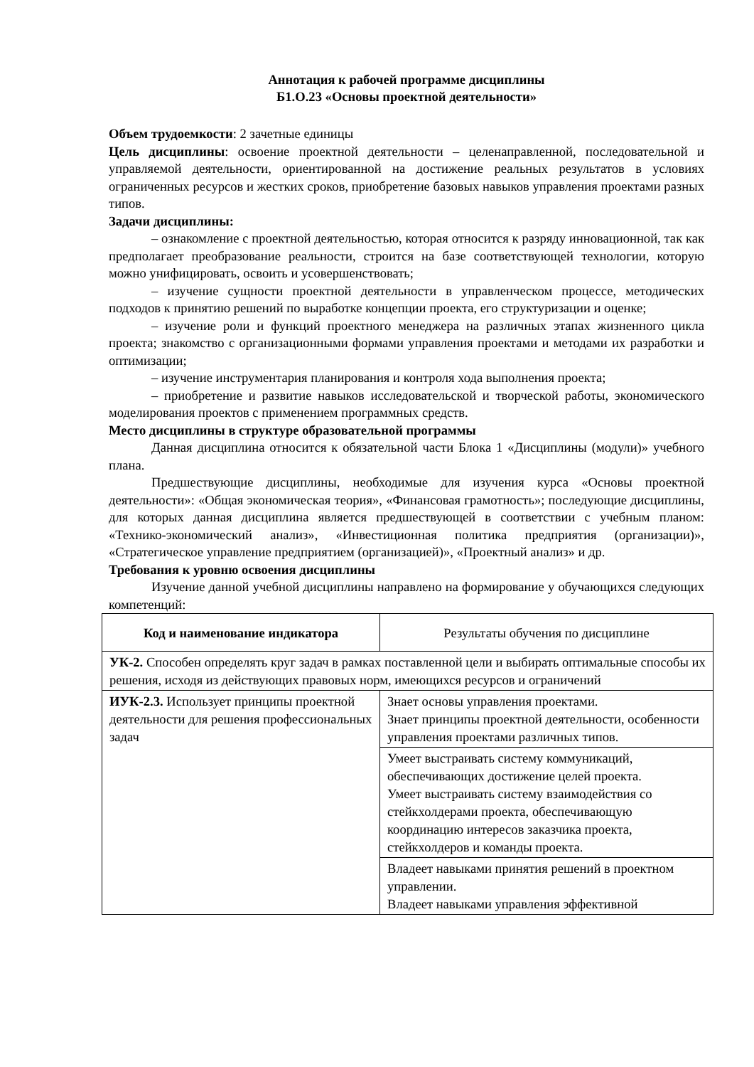Аннотация к рабочей программе дисциплины
Б1.О.23 «Основы проектной деятельности»
Объем трудоемкости: 2 зачетные единицы
Цель дисциплины: освоение проектной деятельности – целенаправленной, последовательной и управляемой деятельности, ориентированной на достижение реальных результатов в условиях ограниченных ресурсов и жестких сроков, приобретение базовых навыков управления проектами разных типов.
Задачи дисциплины:
– ознакомление с проектной деятельностью, которая относится к разряду инновационной, так как предполагает преобразование реальности, строится на базе соответствующей технологии, которую можно унифицировать, освоить и усовершенствовать;
– изучение сущности проектной деятельности в управленческом процессе, методических подходов к принятию решений по выработке концепции проекта, его структуризации и оценке;
– изучение роли и функций проектного менеджера на различных этапах жизненного цикла проекта; знакомство с организационными формами управления проектами и методами их разработки и оптимизации;
– изучение инструментария планирования и контроля хода выполнения проекта;
– приобретение и развитие навыков исследовательской и творческой работы, экономического моделирования проектов с применением программных средств.
Место дисциплины в структуре образовательной программы
Данная дисциплина относится к обязательной части Блока 1 «Дисциплины (модули)» учебного плана.
Предшествующие дисциплины, необходимые для изучения курса «Основы проектной деятельности»: «Общая экономическая теория», «Финансовая грамотность»; последующие дисциплины, для которых данная дисциплина является предшествующей в соответствии с учебным планом: «Технико-экономический анализ», «Инвестиционная политика предприятия (организации)», «Стратегическое управление предприятием (организацией)», «Проектный анализ» и др.
Требования к уровню освоения дисциплины
Изучение данной учебной дисциплины направлено на формирование у обучающихся следующих компетенций:
| Код и наименование индикатора | Результаты обучения по дисциплине |
| --- | --- |
| УК-2. Способен определять круг задач в рамках поставленной цели и выбирать оптимальные способы их решения, исходя из действующих правовых норм, имеющихся ресурсов и ограничений | |
| ИУК-2.3. Использует принципы проектной деятельности для решения профессиональных задач | Знает основы управления проектами. Знает принципы проектной деятельности, особенности управления проектами различных типов. |
| | Умеет выстраивать систему коммуникаций, обеспечивающих достижение целей проекта. Умеет выстраивать систему взаимодействия со стейкхолдерами проекта, обеспечивающую координацию интересов заказчика проекта, стейкхолдеров и команды проекта. |
| | Владеет навыками принятия решений в проектном управлении. Владеет навыками управления эффективной |